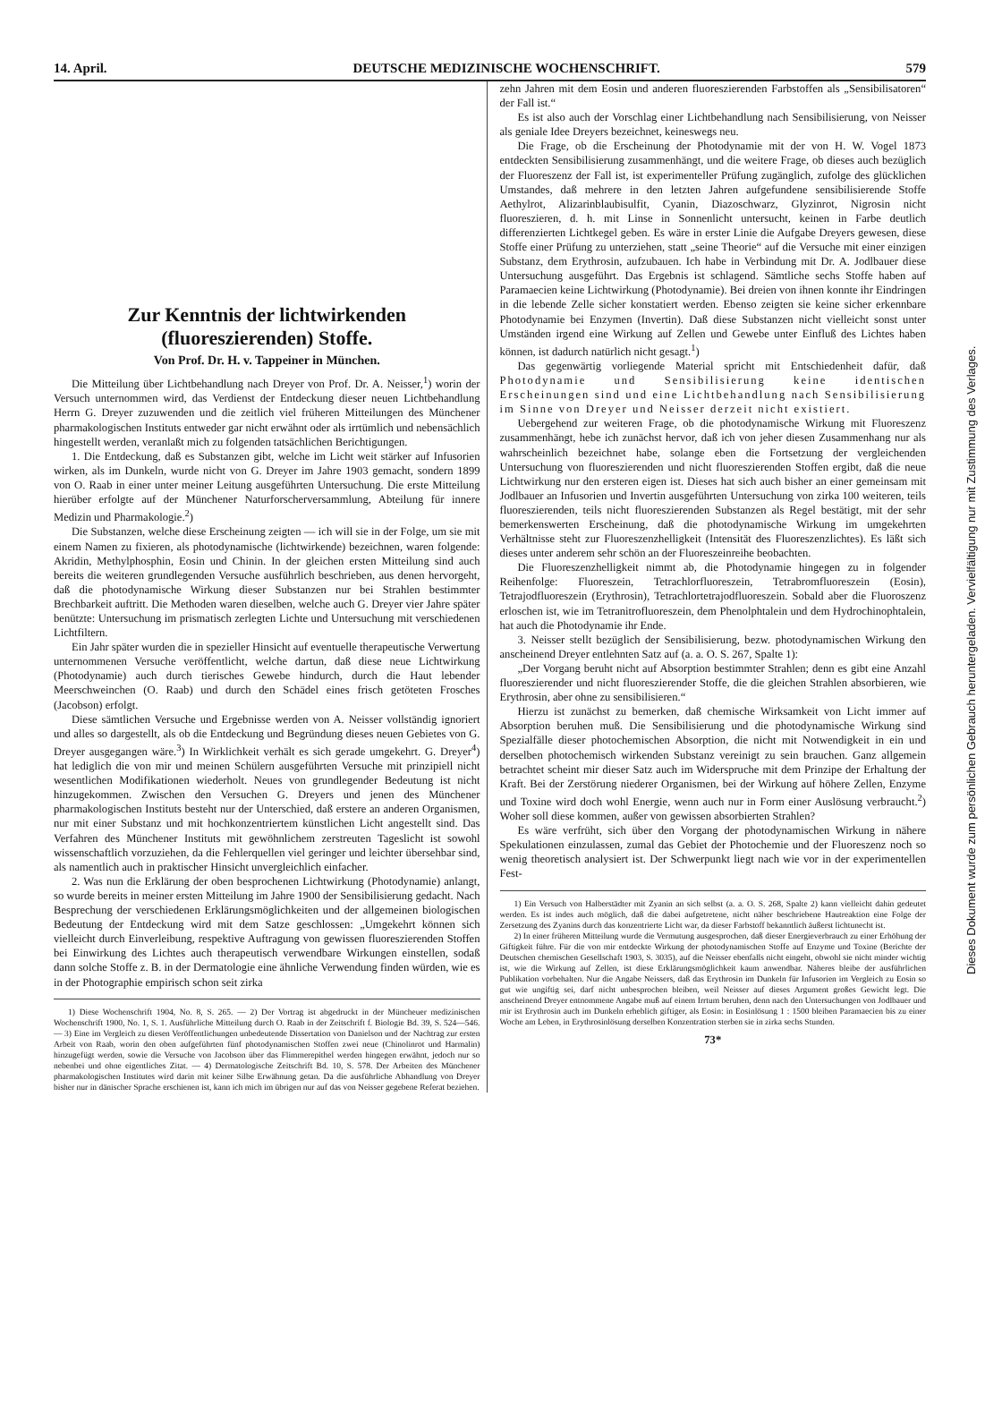14. April. DEUTSCHE MEDIZINISCHE WOCHENSCHRIFT. 579
Zur Kenntnis der lichtwirkenden (fluoreszierenden) Stoffe.
Von Prof. Dr. H. v. Tappeiner in München.
Die Mitteilung über Lichtbehandlung nach Dreyer von Prof. Dr. A. Neisser,<sup>1</sup>) worin der Versuch unternommen wird, das Verdienst der Entdeckung dieser neuen Lichtbehandlung Herrn G. Dreyer zuzuwenden und die zeitlich viel früheren Mitteilungen des Münchener pharmakologischen Instituts entweder gar nicht erwähnt oder als irrtümlich und nebensächlich hingestellt werden, veranlaßt mich zu folgenden tatsächlichen Berichtigungen.
1. Die Entdeckung, daß es Substanzen gibt, welche im Licht weit stärker auf Infusorien wirken, als im Dunkeln, wurde nicht von G. Dreyer im Jahre 1903 gemacht, sondern 1899 von O. Raab in einer unter meiner Leitung ausgeführten Untersuchung. Die erste Mitteilung hierüber erfolgte auf der Münchener Naturforscherversammlung, Abteilung für innere Medizin und Pharmakologie.<sup>2</sup>)
Die Substanzen, welche diese Erscheinung zeigten — ich will sie in der Folge, um sie mit einem Namen zu fixieren, als photodynamische (lichtwirkende) bezeichnen, waren folgende: Akridin, Methylphosphin, Eosin und Chinin. In der gleichen ersten Mitteilung sind auch bereits die weiteren grundlegenden Versuche ausführlich beschrieben, aus denen hervorgeht, daß die photodynamische Wirkung dieser Substanzen nur bei Strahlen bestimmter Brechbarkeit auftritt. Die Methoden waren dieselben, welche auch G. Dreyer vier Jahre später benützte: Untersuchung im prismatisch zerlegten Lichte und Untersuchung mit verschiedenen Lichtfiltern.
Ein Jahr später wurden die in spezieller Hinsicht auf eventuelle therapeutische Verwertung unternommenen Versuche veröffentlicht, welche dartun, daß diese neue Lichtwirkung (Photodynamie) auch durch tierisches Gewebe hindurch, durch die Haut lebender Meerschweinchen (O. Raab) und durch den Schädel eines frisch getöteten Frosches (Jacobson) erfolgt.
Diese sämtlichen Versuche und Ergebnisse werden von A. Neisser vollständig ignoriert und alles so dargestellt, als ob die Entdeckung und Begründung dieses neuen Gebietes von G. Dreyer ausgegangen wäre.<sup>3</sup>) In Wirklichkeit verhält es sich gerade umgekehrt. G. Dreyer<sup>4</sup>) hat lediglich die von mir und meinen Schülern ausgeführten Versuche mit prinzipiell nicht wesentlichen Modifikationen wiederholt. Neues von grundlegender Bedeutung ist nicht hinzugekommen. Zwischen den Versuchen G. Dreyers und jenen des Münchener pharmakologischen Instituts besteht nur der Unterschied, daß erstere an anderen Organismen, nur mit einer Substanz und mit hochkonzentriertem künstlichen Licht angestellt sind. Das Verfahren des Münchener Instituts mit gewöhnlichem zerstreuten Tageslicht ist sowohl wissenschaftlich vorzuziehen, da die Fehlerquellen viel geringer und leichter übersehbar sind, als namentlich auch in praktischer Hinsicht unvergleichlich einfacher.
2. Was nun die Erklärung der oben besprochenen Lichtwirkung (Photodynamie) anlangt, so wurde bereits in meiner ersten Mitteilung im Jahre 1900 der Sensibilisierung gedacht. Nach Besprechung der verschiedenen Erklärungsmöglichkeiten und der allgemeinen biologischen Bedeutung der Entdeckung wird mit dem Satze geschlossen: „Umgekehrt können sich vielleicht durch Einverleibung, respektive Auftragung von gewissen fluoreszierenden Stoffen bei Einwirkung des Lichtes auch therapeutisch verwendbare Wirkungen einstellen, sodaß dann solche Stoffe z. B. in der Dermatologie eine ähnliche Verwendung finden würden, wie es in der Photographie empirisch schon seit zirka
1) Diese Wochenschrift 1904, No. 8, S. 265. — 2) Der Vortrag ist abgedruckt in der Müncheuer medizinischen Wochenschrift 1900, No. 1, S. 1. Ausführliche Mitteilung durch O. Raab in der Zeitschrift f. Biologie Bd. 39, S. 524—546. — 3) Eine im Vergleich zu diesen Veröffentlichungen unbedeutende Dissertation von Danielson und der Nachtrag zur ersten Arbeit von Raab, worin den oben aufgeführten fünf photodynamischen Stoffen zwei neue (Chinolinrot und Harmalin) hinzugefügt werden, sowie die Versuche von Jacobson über das Flimmerepithel werden hingegen erwähnt, jedoch nur so nebenbei und ohne eigentliches Zitat. — 4) Dermatologische Zeitschrift Bd. 10, S. 578. Der Arbeiten des Münchener pharmakologischen Institutes wird darin mit keiner Silbe Erwähnung getan. Da die ausführliche Abhandlung von Dreyer bisher nur in dänischer Sprache erschienen ist, kann ich mich im übrigen nur auf das von Neisser gegebene Referat beziehen.
zehn Jahren mit dem Eosin und anderen fluoreszierenden Farbstoffen als „Sensibilisatoren“ der Fall ist.“
Es ist also auch der Vorschlag einer Lichtbehandlung nach Sensibilisierung, von Neisser als geniale Idee Dreyers bezeichnet, keineswegs neu.
Die Frage, ob die Erscheinung der Photodynamie mit der von H. W. Vogel 1873 entdeckten Sensibilisierung zusammenhängt, und die weitere Frage, ob dieses auch bezüglich der Fluoreszenz der Fall ist, ist experimenteller Prüfung zugänglich, zufolge des glücklichen Umstandes, daß mehrere in den letzten Jahren aufgefundene sensibilisierende Stoffe Aethylrot, Alizarinblaubisulfit, Cyanin, Diazoschwarz, Glyzinrot, Nigrosin nicht fluoreszieren, d. h. mit Linse in Sonnenlicht untersucht, keinen in Farbe deutlich differenzierten Lichtkegel geben. Es wäre in erster Linie die Aufgabe Dreyers gewesen, diese Stoffe einer Prüfung zu unterziehen, statt „seine Theorie“ auf die Versuche mit einer einzigen Substanz, dem Erythrosin, aufzubauen. Ich habe in Verbindung mit Dr. A. Jodlbauer diese Untersuchung ausgeführt. Das Ergebnis ist schlagend. Sämtliche sechs Stoffe haben auf Paramaecien keine Lichtwirkung (Photodynamie). Bei dreien von ihnen konnte ihr Eindringen in die lebende Zelle sicher konstatiert werden. Ebenso zeigten sie keine sicher erkennbare Photodynamie bei Enzymen (Invertin). Daß diese Substanzen nicht vielleicht sonst unter Umständen irgend eine Wirkung auf Zellen und Gewebe unter Einfluß des Lichtes haben können, ist dadurch natürlich nicht gesagt.<sup>1</sup>)
Das gegenwärtig vorliegende Material spricht mit Entschiedenheit dafür, daß Photodynamie und Sensibilisierung keine identischen Erscheinungen sind und eine Lichtbehandlung nach Sensibilisierung im Sinne von Dreyer und Neisser derzeit nicht existiert.
Uebergehend zur weiteren Frage, ob die photodynamische Wirkung mit Fluoreszenz zusammenhängt, hebe ich zunächst hervor, daß ich von jeher diesen Zusammenhang nur als wahrscheinlich bezeichnet habe, solange eben die Fortsetzung der vergleichenden Untersuchung von fluoreszierenden und nicht fluoreszierenden Stoffen ergibt, daß die neue Lichtwirkung nur den ersteren eigen ist. Dieses hat sich auch bisher an einer gemeinsam mit Jodlbauer an Infusorien und Invertin ausgeführten Untersuchung von zirka 100 weiteren, teils fluoreszierenden, teils nicht fluoreszierenden Substanzen als Regel bestätigt, mit der sehr bemerkenswerten Erscheinung, daß die photodynamische Wirkung im umgekehrten Verhältnisse steht zur Fluoreszenzhelligkeit (Intensität des Fluoreszenzlichtes). Es läßt sich dieses unter anderem sehr schön an der Fluoreszeinreihe beobachten.
Die Fluoreszenzhelligkeit nimmt ab, die Photodynamie hingegen zu in folgender Reihenfolge: Fluoreszein, Tetrachlorfluoreszein, Tetrabromfluoreszein (Eosin), Tetrajodfluoreszein (Erythrosin), Tetrachlortetrajodfluoreszein. Sobald aber die Fluoroszenz erloschen ist, wie im Tetranitrofluoreszein, dem Phenolphtalein und dem Hydrochinophtalein, hat auch die Photodynamie ihr Ende.
3. Neisser stellt bezüglich der Sensibilisierung, bezw. photodynamischen Wirkung den anscheinend Dreyer entlehnten Satz auf (a. a. O. S. 267, Spalte 1):
„Der Vorgang beruht nicht auf Absorption bestimmter Strahlen; denn es gibt eine Anzahl fluoreszierender und nicht fluoreszierender Stoffe, die die gleichen Strahlen absorbieren, wie Erythrosin, aber ohne zu sensibilisieren.“
Hierzu ist zunächst zu bemerken, daß chemische Wirksamkeit von Licht immer auf Absorption beruhen muß. Die Sensibilisierung und die photodynamische Wirkung sind Spezialfälle dieser photochemischen Absorption, die nicht mit Notwendigkeit in ein und derselben photochemisch wirkenden Substanz vereinigt zu sein brauchen. Ganz allgemein betrachtet scheint mir dieser Satz auch im Widerspruche mit dem Prinzipe der Erhaltung der Kraft. Bei der Zerstörung niederer Organismen, bei der Wirkung auf höhere Zellen, Enzyme und Toxine wird doch wohl Energie, wenn auch nur in Form einer Auslösung verbraucht.<sup>2</sup>) Woher soll diese kommen, außer von gewissen absorbierten Strahlen?
Es wäre verfrüht, sich über den Vorgang der photodynamischen Wirkung in nähere Spekulationen einzulassen, zumal das Gebiet der Photochemie und der Fluoreszenz noch so wenig theoretisch analysiert ist. Der Schwerpunkt liegt nach wie vor in der experimentellen Fest-
1) Ein Versuch von Halberstädter mit Zyanin an sich selbst (a. a. O. S. 268, Spalte 2) kann vielleicht dahin gedeutet werden. Es ist indes auch möglich, daß die dabei aufgetretene, nicht näher beschriebene Hautreaktion eine Folge der Zersetzung des Zyanins durch das konzentrierte Licht war, da dieser Farbstoff bekanntlich äußerst lichtunecht ist.
2) In einer früheren Mitteilung wurde die Vermutung ausgesprochen, daß dieser Energieverbrauch zu einer Erhöhung der Giftigkeit führe. Für die von mir entdeckte Wirkung der photodynamischen Stoffe auf Enzyme und Toxine (Berichte der Deutschen chemischen Gesellschaft 1903, S. 3035), auf die Neisser ebenfalls nicht eingeht, obwohl sie nicht minder wichtig ist, wie die Wirkung auf Zellen, ist diese Erklärungsmöglichkeit kaum anwendbar. Näheres bleibe der ausführlichen Publikation vorbehalten. Nur die Angabe Neissers, daß das Erythrosin im Dunkeln für Infusorien im Vergleich zu Eosin so gut wie ungiftig sei, darf nicht unbesprochen bleiben, weil Neisser auf dieses Argument großes Gewicht legt. Die anscheinend Dreyer entnommene Angabe muß auf einem Irrtum beruhen, denn nach den Untersuchungen von Jodlbauer und mir ist Erythrosin auch im Dunkeln erheblich giftiger, als Eosin: in Eosinlösung 1 : 1500 bleiben Paramaecien bis zu einer Woche am Leben, in Erythrosinlösung derselben Konzentration sterben sie in zirka sechs Stunden.
73*
Dieses Dokument wurde zum persönlichen Gebrauch heruntergeladen. Vervielfältigung nur mit Zustimmung des Verlages.